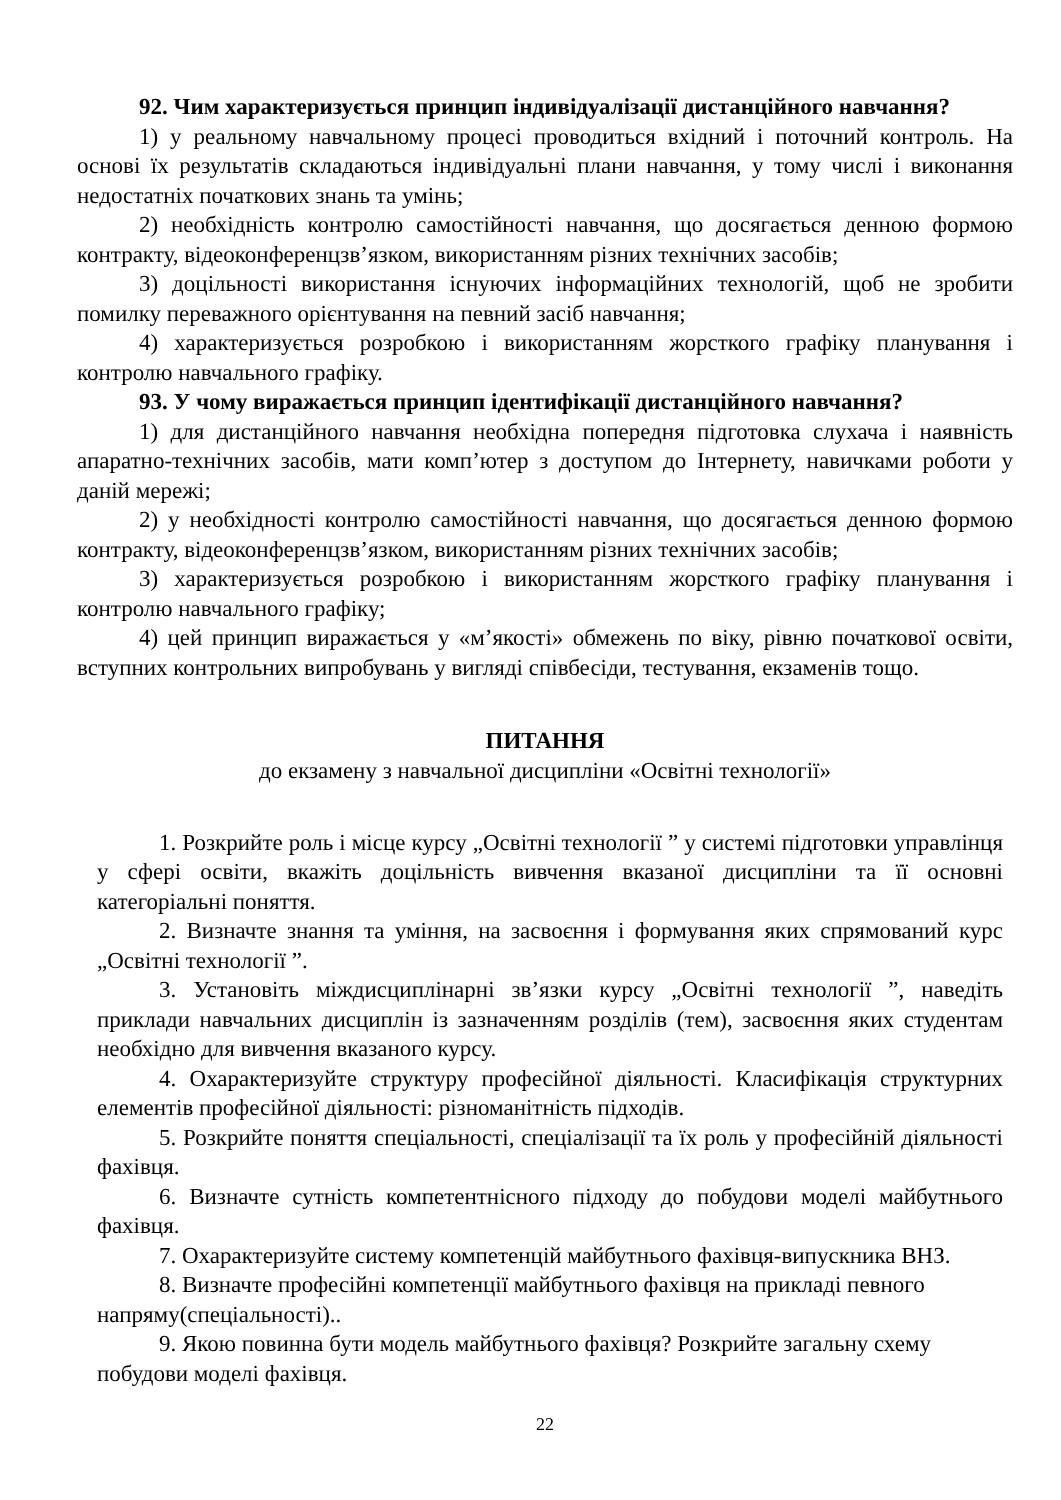92. Чим характеризується принцип індивідуалізації дистанційного навчання?
1) у реальному навчальному процесі проводиться вхідний і поточний контроль. На основі їх результатів складаються індивідуальні плани навчання, у тому числі і виконання недостатніх початкових знань та умінь;
2) необхідність контролю самостійності навчання, що досягається денною формою контракту, відеоконференцзв’язком, використанням різних технічних засобів;
3) доцільності використання існуючих інформаційних технологій, щоб не зробити помилку переважного орієнтування на певний засіб навчання;
4) характеризується розробкою і використанням жорсткого графіку планування і контролю навчального графіку.
93. У чому виражається принцип ідентифікації дистанційного навчання?
1) для дистанційного навчання необхідна попередня підготовка слухача і наявність апаратно-технічних засобів, мати комп’ютер з доступом до Інтернету, навичками роботи у даній мережі;
2) у необхідності контролю самостійності навчання, що досягається денною формою контракту, відеоконференцзв’язком, використанням різних технічних засобів;
3) характеризується розробкою і використанням жорсткого графіку планування і контролю навчального графіку;
4) цей принцип виражається у «м’якості» обмежень по віку, рівню початкової освіти, вступних контрольних випробувань у вигляді співбесіди, тестування, екзаменів тощо.
ПИТАННЯ
до екзамену з навчальної дисципліни «Освітні технології»
1. Розкрийте роль і місце курсу „Освітні технології ” у системі підготовки управлінця у сфері освіти, вкажіть доцільність вивчення вказаної дисципліни та її основні категоріальні поняття.
2. Визначте знання та уміння, на засвоєння і формування яких спрямований курс „Освітні технології ”.
3. Установіть міждисциплінарні зв’язки курсу „Освітні технології ”, наведіть приклади навчальних дисциплін із зазначенням розділів (тем), засвоєння яких студентам необхідно для вивчення вказаного курсу.
4. Охарактеризуйте структуру професійної діяльності. Класифікація структурних елементів професійної діяльності: різноманітність підходів.
5. Розкрийте поняття спеціальності, спеціалізації та їх роль у професійній діяльності фахівця.
6. Визначте сутність компетентнісного підходу до побудови моделі майбутнього фахівця.
7. Охарактеризуйте систему компетенцій майбутнього фахівця-випускника ВНЗ.
8. Визначте професійні компетенції майбутнього фахівця на прикладі певного напряму(спеціальності)..
9. Якою повинна бути модель майбутнього фахівця? Розкрийте загальну схему побудови моделі фахівця.
22